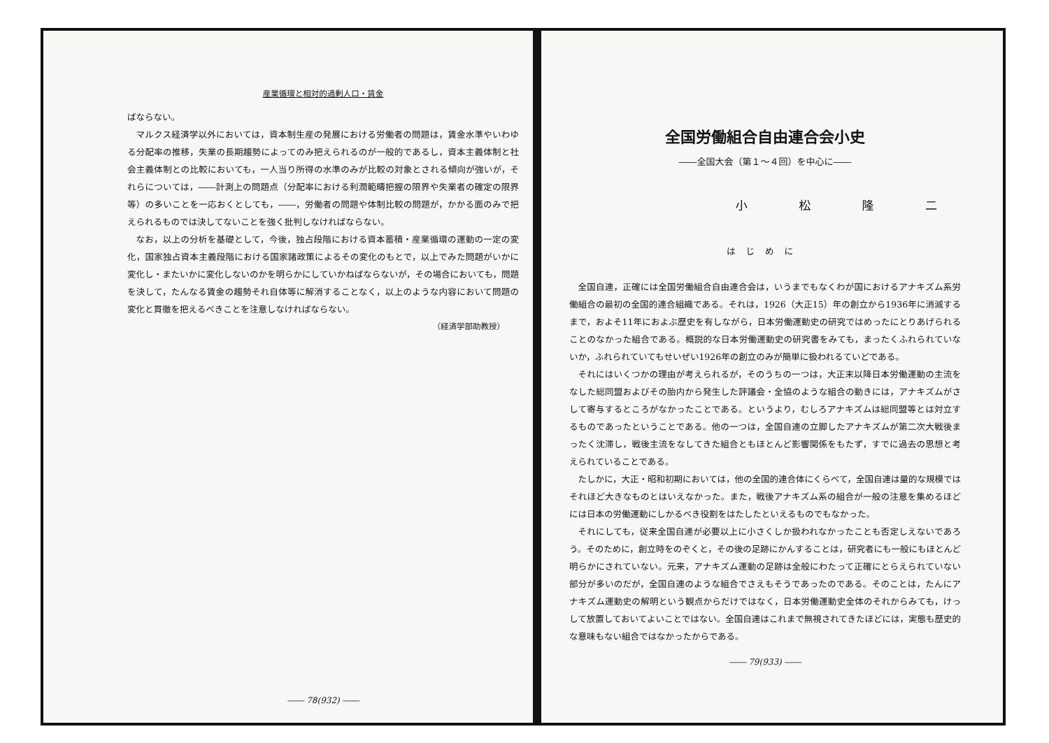産業循環と相対的過剰人口・賃金
ばならない。
マルクス経済学以外においては，資本制生産の発展における労働者の問題は，賃金水準やいわゆる分配率の推移，失業の長期趨勢によってのみ把えられるのが一般的であるし，資本主義体制と社会主義体制との比較においても，一人当り所得の水準のみが比較の対象とされる傾向が強いが，それらについては，――計測上の問題点（分配率における利潤範疇把握の限界や失業者の確定の限界等）の多いことを一応おくとしても，――，労働者の問題や体制比較の問題が，かかる面のみで把えられるものでは決してないことを強く批判しなければならない。
なお，以上の分析を基礎として，今後，独占段階における資本蓄積・産業循環の運動の一定の変化，国家独占資本主義段階における国家諸政策によるその変化のもとで，以上でみた問題がいかに変化し・またいかに変化しないのかを明らかにしていかねばならないが，その場合においても，問題を決して，たんなる賃金の趨勢それ自体等に解消することなく，以上のような内容において問題の変化と貫徹を把えるべきことを注意しなければならない。
（経済学部助教授）
―― 78(932) ――
全国労働組合自由連合会小史
――全国大会（第１～４回）を中心に――
小 松 隆 二
はじめに
全国自連，正確には全国労働組合自由連合会は，いうまでもなくわが国におけるアナキズム系労働組合の最初の全国的連合組織である。それは，1926（大正15）年の創立から1936年に消滅するまで，およそ11年におよぶ歴史を有しながら，日本労働運動史の研究ではめったにとりあげられることのなかった組合である。概説的な日本労働運動史の研究書をみても，まったくふれられていないか，ふれられていてもせいぜい1926年の創立のみが簡単に扱われるていどである。
それにはいくつかの理由が考えられるが，そのうちの一つは，大正末以降日本労働運動の主流をなした総同盟およびその胎内から発生した評議会・全協のような組合の動きには，アナキズムがさして寄与するところがなかったことである。というより，むしろアナキズムは総同盟等とは対立するものであったということである。他の一つは，全国自連の立脚したアナキズムが第二次大戦後まったく沈滞し，戦後主流をなしてきた組合ともほとんど影響関係をもたず，すでに過去の思想と考えられていることである。
たしかに，大正・昭和初期においては，他の全国的連合体にくらべて，全国自連は量的な規模ではそれほど大きなものとはいえなかった。また，戦後アナキズム系の組合が一般の注意を集めるほどには日本の労働運動にしかるべき役割をはたしたといえるものでもなかった。
それにしても，従来全国自連が必要以上に小さくしか扱われなかったことも否定しえないであろう。そのために，創立時をのぞくと，その後の足跡にかんすることは，研究者にも一般にもほとんど明らかにされていない。元来，アナキズム運動の足跡は全般にわたって正確にとらえられていない部分が多いのだが，全国自連のような組合でさえもそうであったのである。そのことは，たんにアナキズム運動史の解明という観点からだけではなく，日本労働運動史全体のそれからみても，けっして放置しておいてよいことではない。全国自連はこれまで無視されてきたほどには，実態も歴史的な意味もない組合ではなかったからである。
―― 79(933) ――